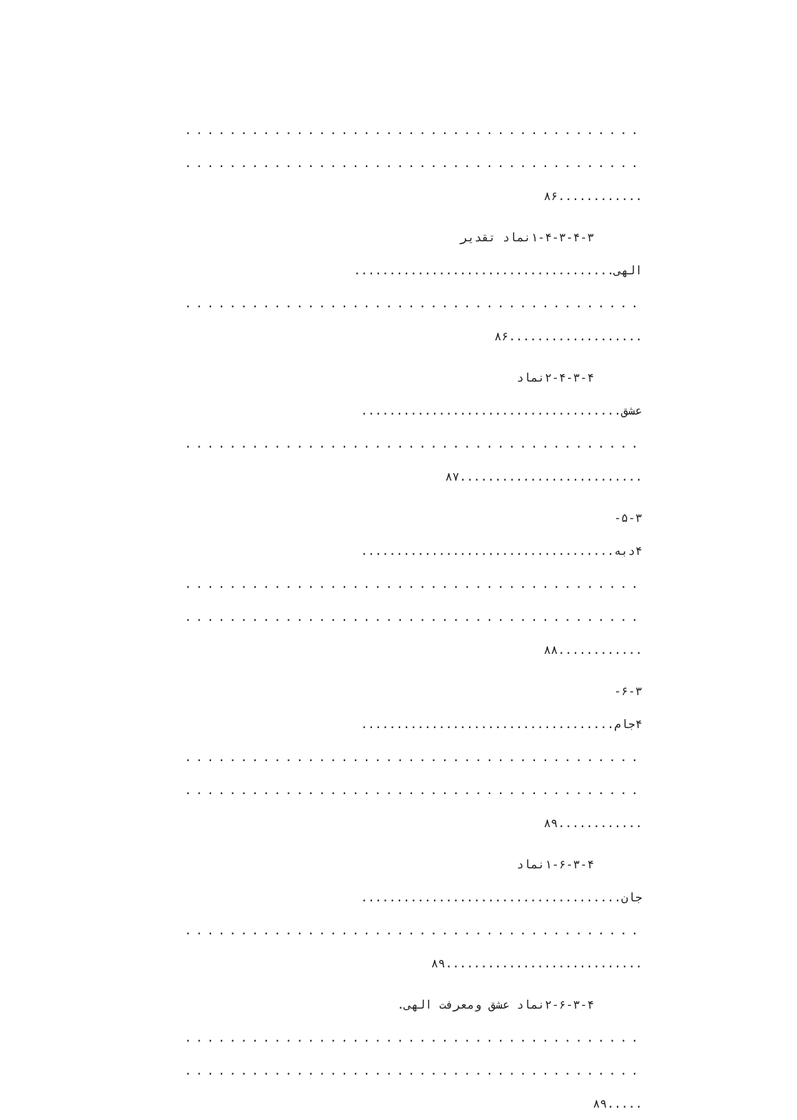.........................................
.........................................
............۸۶
۱-۴-۳-۴-۳نماد تقدیر
الهی.....................................
.........................................
...................۸۶
۲-۴-۳-۴نماد
عشق.....................................
.........................................
..........................۸۷
۵-۳-
۴دبه....................................
.........................................
.........................................
............۸۸
۶-۳-
۴جام....................................
.........................................
.........................................
............۸۹
۱-۶-۳-۴نماد
جان.....................................
.........................................
............................۸۹
۲-۶-۳-۴نماد عشق ومعرفت الهی.
.........................................
.........................................
.....۸۹